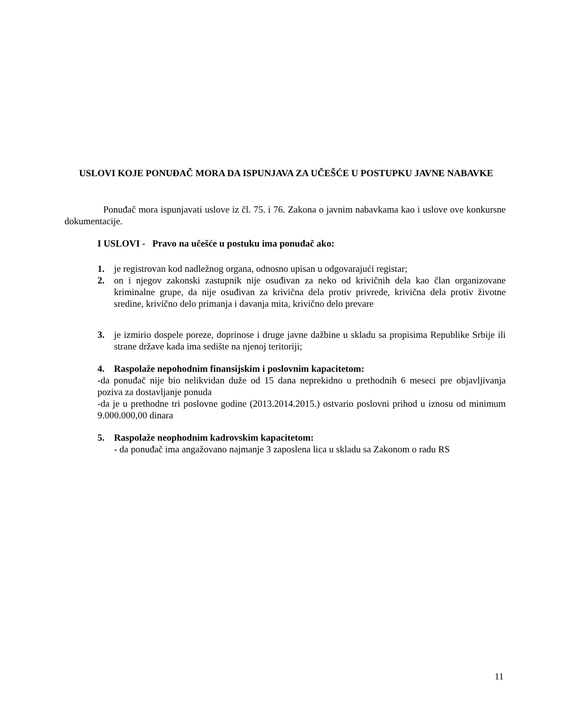USLOVI KOJE PONUĐAČ MORA DA ISPUNJAVA ZA UČEŠĆE U POSTUPKU JAVNE NABAVKE
Ponuđač mora ispunjavati uslove iz čl. 75. i 76. Zakona o javnim nabavkama kao i uslove ove konkursne dokumentacije.
I USLOVI - Pravo na učešće u postuku ima ponuđač ako:
1. je registrovan kod nadležnog organa, odnosno upisan u odgovarajući registar;
2. on i njegov zakonski zastupnik nije osuđivan za neko od krivičnih dela kao član organizovane kriminalne grupe, da nije osuđivan za krivična dela protiv privrede, krivična dela protiv životne sredine, krivično delo primanja i davanja mita, krivično delo prevare
3. je izmirio dospele poreze, doprinose i druge javne dažbine u skladu sa propisima Republike Srbije ili strane države kada ima sedište na njenoj teritoriji;
4. Raspolaže nepohodnim finansijskim i poslovnim kapacitetom:
-da ponuđač nije bio nelikvidan duže od 15 dana neprekidno u prethodnih 6 meseci pre objavljivanja poziva za dostavljanje ponuda
-da je u prethodne tri poslovne godine (2013.2014.2015.) ostvario poslovni prihod u iznosu od minimum 9.000.000,00 dinara
5. Raspolaže neophodnim kadrovskim kapacitetom:
- da ponuđač ima angažovano najmanje 3 zaposlena lica u skladu sa Zakonom o radu RS
11